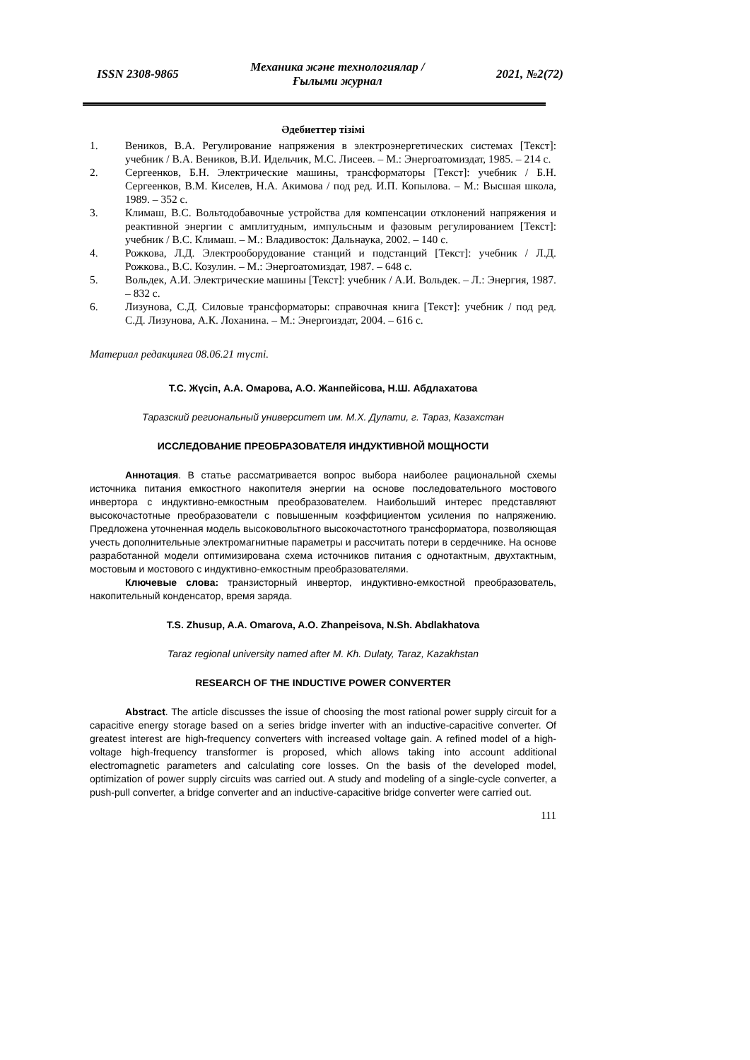ISSN 2308-9865
Механика және технологиялар /
Ғылыми журнал
2021, №2(72)
Әдебиеттер тізімі
1. Веников, В.А. Регулирование напряжения в электроэнергетических системах [Текст]: учебник / В.А. Веников, В.И. Идельчик, М.С. Лисеев. – М.: Энергоатомиздат, 1985. – 214 с.
2. Сергеенков, Б.Н. Электрические машины, трансформаторы [Текст]: учебник / Б.Н. Сергеенков, В.М. Киселев, Н.А. Акимова / под ред. И.П. Копылова. – М.: Высшая школа, 1989. – 352 с.
3. Климаш, В.С. Вольтодобавочные устройства для компенсации отклонений напряжения и реактивной энергии с амплитудным, импульсным и фазовым регулированием [Текст]: учебник / В.С. Климаш. – М.: Владивосток: Дальнаука, 2002. – 140 с.
4. Рожкова, Л.Д. Электрооборудование станций и подстанций [Текст]: учебник / Л.Д. Рожкова., В.С. Козулин. – М.: Энергоатомиздат, 1987. – 648 с.
5. Вольдек, А.И. Электрические машины [Текст]: учебник / А.И. Вольдек. – Л.: Энергия, 1987. – 832 с.
6. Лизунова, С.Д. Силовые трансформаторы: справочная книга [Текст]: учебник / под ред. С.Д. Лизунова, А.К. Лоханина. – М.: Энергоиздат, 2004. – 616 с.
Материал редакцияға 08.06.21 түсті.
Т.С. Жүсіп, А.А. Омарова, А.О. Жанпейісова, Н.Ш. Абдлахатова
Таразский региональный университет им. М.Х. Дулати, г. Тараз, Казахстан
ИССЛЕДОВАНИЕ ПРЕОБРАЗОВАТЕЛЯ ИНДУКТИВНОЙ МОЩНОСТИ
Аннотация. В статье рассматривается вопрос выбора наиболее рациональной схемы источника питания емкостного накопителя энергии на основе последовательного мостового инвертора с индуктивно-емкостным преобразователем. Наибольший интерес представляют высокочастотные преобразователи с повышенным коэффициентом усиления по напряжению. Предложена уточненная модель высоковольтного высокочастотного трансформатора, позволяющая учесть дополнительные электромагнитные параметры и рассчитать потери в сердечнике. На основе разработанной модели оптимизирована схема источников питания с однотактным, двухтактным, мостовым и мостового с индуктивно-емкостным преобразователями.
Ключевые слова: транзисторный инвертор, индуктивно-емкостной преобразователь, накопительный конденсатор, время заряда.
T.S. Zhusup, A.A. Omarova, A.O. Zhanpeisova, N.Sh. Abdlakhatova
Taraz regional university named after M. Kh. Dulaty, Taraz, Kazakhstan
RESEARCH OF THE INDUCTIVE POWER CONVERTER
Abstract. The article discusses the issue of choosing the most rational power supply circuit for a capacitive energy storage based on a series bridge inverter with an inductive-capacitive converter. Of greatest interest are high-frequency converters with increased voltage gain. A refined model of a high-voltage high-frequency transformer is proposed, which allows taking into account additional electromagnetic parameters and calculating core losses. On the basis of the developed model, optimization of power supply circuits was carried out. A study and modeling of a single-cycle converter, a push-pull converter, a bridge converter and an inductive-capacitive bridge converter were carried out.
111